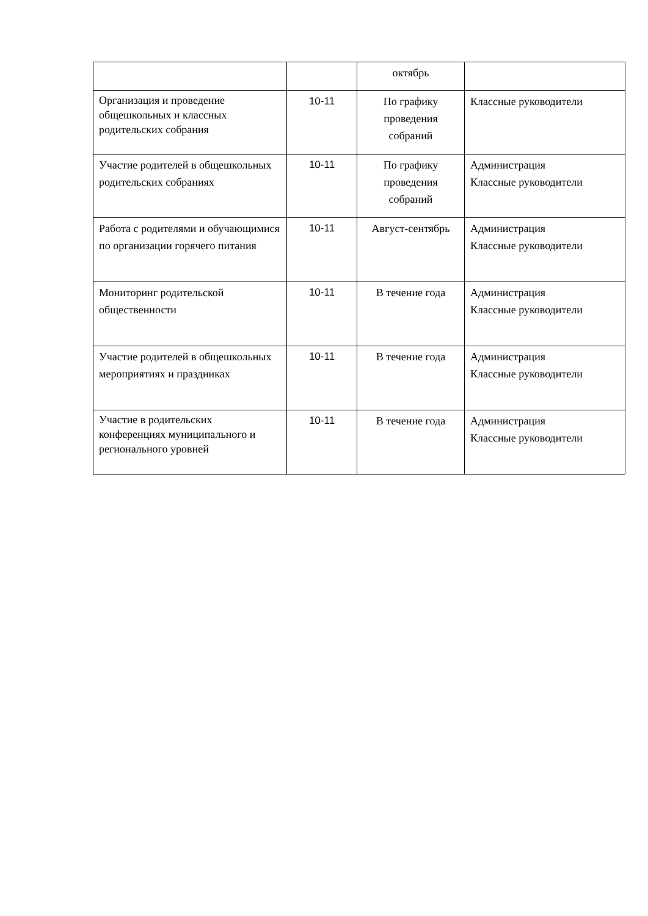| | | октябрь | |
| Организация и проведение общешкольных и классных родительских собрания | 10-11 | По графику проведения собраний | Классные руководители |
| Участие родителей в общешкольных родительских собраниях | 10-11 | По графику проведения собраний | Администрация Классные руководители |
| Работа с родителями и обучающимися по организации горячего питания | 10-11 | Август-сентябрь | Администрация Классные руководители |
| Мониторинг родительской общественности | 10-11 | В течение года | Администрация Классные руководители |
| Участие родителей в общешкольных мероприятиях и праздниках | 10-11 | В течение года | Администрация Классные руководители |
| Участие в родительских конференциях муниципального и регионального уровней | 10-11 | В течение года | Администрация Классные руководители |